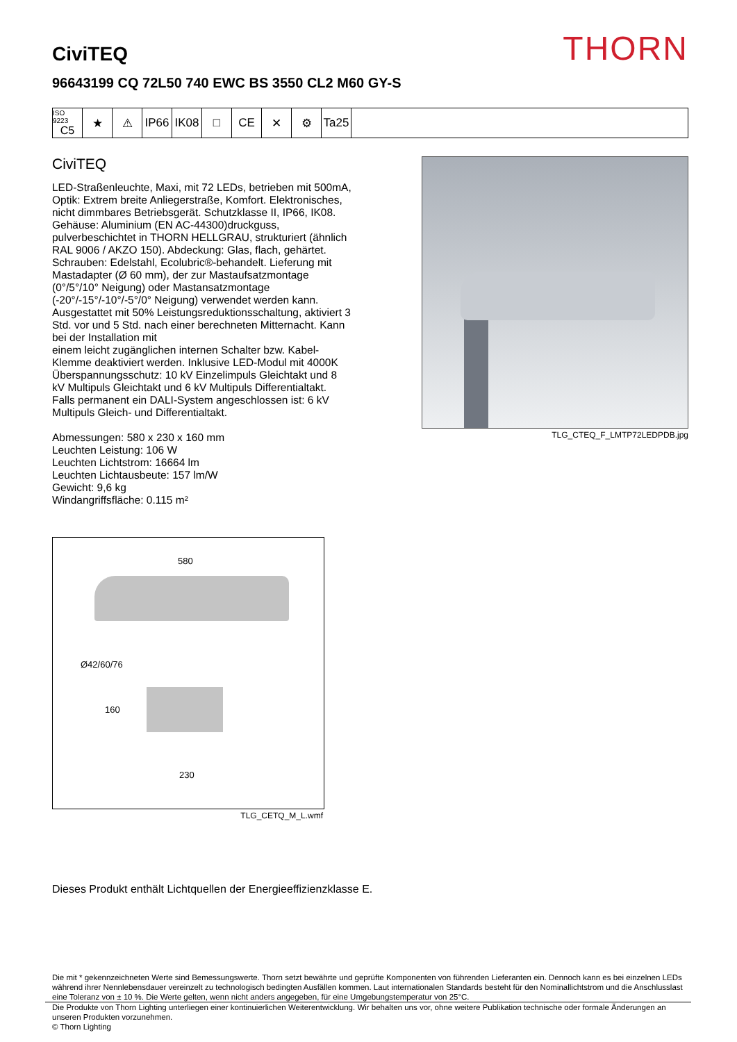THORN
CiviTEQ
96643199 CQ 72L50 740 EWC BS 3550 CL2 M60 GY-S
ISO 9223
C5
★ ⚠ IP66 IK08 □ CE ✕ ⚙ Ta25
CiviTEQ
LED-Straßenleuchte, Maxi, mit 72 LEDs, betrieben mit 500mA, Optik: Extrem breite Anliegerstraße, Komfort. Elektronisches, nicht dimmbares Betriebsgerät. Schutzklasse II, IP66, IK08. Gehäuse: Aluminium (EN AC-44300)druckguss, pulverbeschichtet in THORN HELLGRAU, strukturiert (ähnlich RAL 9006 / AKZO 150). Abdeckung: Glas, flach, gehärtet. Schrauben: Edelstahl, Ecolubric®-behandelt. Lieferung mit Mastadapter (Ø 60 mm), der zur Mastaufsatzmontage (0°/5°/10° Neigung) oder Mastansatzmontage (-20°/-15°/-10°/-5°/0° Neigung) verwendet werden kann. Ausgestattet mit 50% Leistungsreduktionsschaltung, aktiviert 3 Std. vor und 5 Std. nach einer berechneten Mitternacht. Kann bei der Installation mit
einem leicht zugänglichen internen Schalter bzw. Kabel-Klemme deaktiviert werden. Inklusive LED-Modul mit 4000K Überspannungsschutz: 10 kV Einzelimpuls Gleichtakt und 8 kV Multipuls Gleichtakt und 6 kV Multipuls Differentialtakt. Falls permanent ein DALI-System angeschlossen ist: 6 kV Multipuls Gleich- und Differentialtakt.
Abmessungen: 580 x 230 x 160 mm
Leuchten Leistung: 106 W
Leuchten Lichtstrom: 16664 lm
Leuchten Lichtausbeute: 157 lm/W
Gewicht: 9,6 kg
Windangriffsfläche: 0.115 m²
TLG_CTEQ_F_LMTP72LEDPDB.jpg
580
Ø42/60/76
160
230
TLG_CETQ_M_L.wmf
Dieses Produkt enthält Lichtquellen der Energieeffizienzklasse E.
Die mit * gekennzeichneten Werte sind Bemessungswerte. Thorn setzt bewährte und geprüfte Komponenten von führenden Lieferanten ein. Dennoch kann es bei einzelnen LEDs während ihrer Nennlebensdauer vereinzelt zu technologisch bedingten Ausfällen kommen. Laut internationalen Standards besteht für den Nominallichtstrom und die Anschlusslast eine Toleranz von ± 10 %. Die Werte gelten, wenn nicht anders angegeben, für eine Umgebungstemperatur von 25°C.
Die Produkte von Thorn Lighting unterliegen einer kontinuierlichen Weiterentwicklung. Wir behalten uns vor, ohne weitere Publikation technische oder formale Änderungen an unseren Produkten vorzunehmen.
© Thorn Lighting